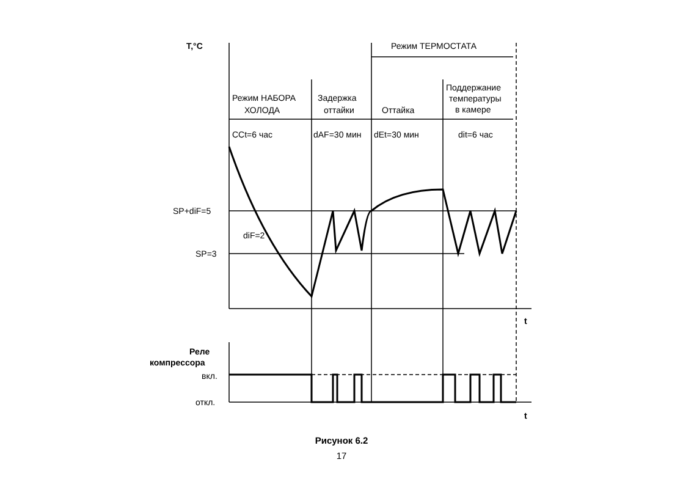Т,°С
Режим ТЕРМОСТАТА
Режим НАБОРА
ХОЛОДА
Задержка
оттайки
Оттайка
Поддержание
температуры
в камере
CCt=6 час
dAF=30 мин
dEt=30 мин
dit=6 час
SP+diF=5
SP=3
diF=2
t
t
Реле
компрессора
вкл.
откл.
Рисунок 6.2
17